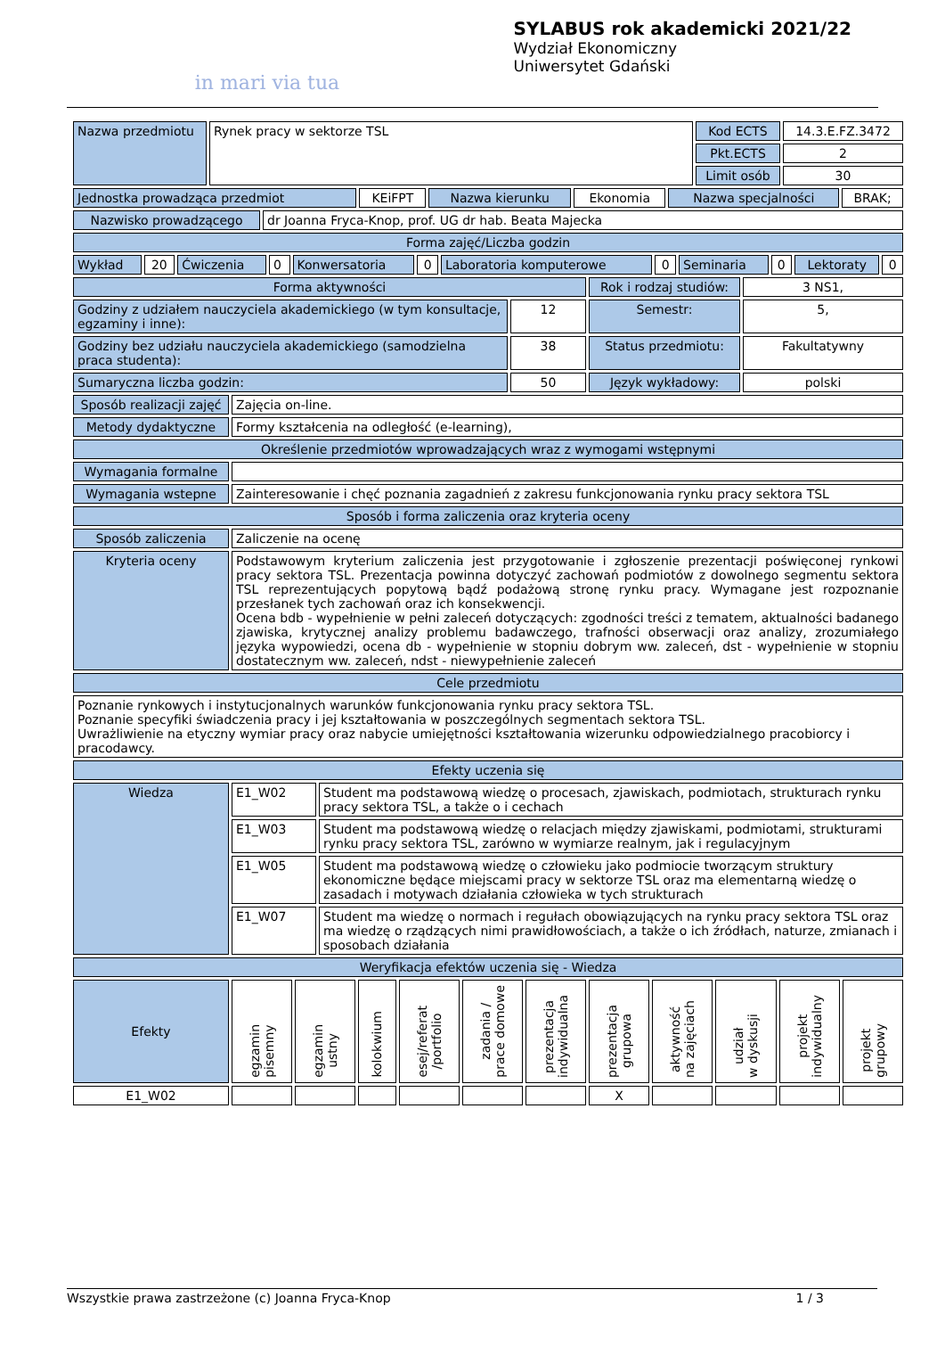in mari via tua
SYLABUS rok akademicki 2021/22
Wydział Ekonomiczny
Uniwersytet Gdański
| Nazwa przedmiotu | Rynek pracy w sektorze TSL | Kod ECTS | 14.3.E.FZ.3472 |
| | | Pkt.ECTS | 2 |
| | | Limit osób | 30 |
| Jednostka prowadząca przedmiot | KEiFPT | Nazwa kierunku | Ekonomia | Nazwa specjalności | BRAK; |
| Nazwisko prowadzącego | dr Joanna Fryca-Knop, prof. UG dr hab. Beata Majecka |
| Forma zajęć/Liczba godzin | |
| Wykład | 20 | Ćwiczenia | 0 | Konwersatoria | 0 | Laboratoria komputerowe | 0 | Seminaria | 0 | Lektoraty | 0 |
| Forma aktywności | | Rok i rodzaj studiów: | 3 NS1, |
| Godziny z udziałem nauczyciela akademickiego (w tym konsultacje, egzaminy i inne): | 12 | Semestr: | 5, |
| Godziny bez udziału nauczyciela akademickiego (samodzielna praca studenta): | 38 | Status przedmiotu: | Fakultatywny |
| Sumaryczna liczba godzin: | 50 | Język wykładowy: | polski |
| Sposób realizacji zajęć | Zajęcia on-line. |
| Metody dydaktyczne | Formy kształcenia na odległość (e-learning), |
| Określenie przedmiotów wprowadzających wraz z wymogami wstępnymi | |
| Wymagania formalne | |
| Wymagania wstepne | Zainteresowanie i chęć poznania zagadnień z zakresu funkcjonowania rynku pracy sektora TSL |
| Sposób i forma zaliczenia oraz kryteria oceny | |
| Sposób zaliczenia | Zaliczenie na ocenę |
| Kryteria oceny | Podstawowym kryterium zaliczenia jest przygotowanie i zgłoszenie prezentacji poświęconej rynkowi pracy sektora TSL. Prezentacja powinna dotyczyć zachowań podmiotów z dowolnego segmentu sektora TSL reprezentujących popytową bądź podażową stronę rynku pracy. Wymagane jest rozpoznanie przesłanek tych zachowań oraz ich konsekwencji. Ocena bdb - wypełnienie w pełni zaleceń dotyczących: zgodności treści z tematem, aktualności badanego zjawiska, krytycznej analizy problemu badawczego, trafności obserwacji oraz analizy, zrozumiałego języka wypowiedzi, ocena db - wypełnienie w stopniu dobrym ww. zaleceń, dst - wypełnienie w stopniu dostatecznym ww. zaleceń, ndst - niewypełnienie zaleceń |
| Cele przedmiotu | |
| Poznanie rynkowych i instytucjonalnych warunków funkcjonowania rynku pracy sektora TSL. Poznanie specyfiki świadczenia pracy i jej kształtowania w poszczególnych segmentach sektora TSL. Uwrażliwienie na etyczny wymiar pracy oraz nabycie umiejętności kształtowania wizerunku odpowiedzialnego pracobiorcy i pracodawcy. | |
| Efekty uczenia się | |
| Wiedza | E1_W02 | Student ma podstawową wiedzę o procesach, zjawiskach, podmiotach, strukturach rynku pracy sektora TSL, a także o i cechach |
| | E1_W03 | Student ma podstawową wiedzę o relacjach między zjawiskami, podmiotami, strukturami rynku pracy sektora TSL, zarówno w wymiarze realnym, jak i regulacyjnym |
| | E1_W05 | Student ma podstawową wiedzę o człowieku jako podmiocie tworzącym struktury ekonomiczne będące miejscami pracy w sektorze TSL oraz ma elementarną wiedzę o zasadach i motywach działania człowieka w tych strukturach |
| | E1_W07 | Student ma wiedzę o normach i regułach obowiązujących na rynku pracy sektora TSL oraz ma wiedzę o rządzących nimi prawidłowościach, a także o ich źródłach, naturze, zmianach i sposobach działania |
| Weryfikacja efektów uczenia się - Wiedza | | |
| Efekty | egzamin pisemny | egzamin ustny | kolokwium | esej/referat /portfolio | zadania / prace domowe | prezentacja indywidualna | prezentacja grupowa | aktywność na zajęciach | udział w dyskusji | projekt indywidualny | projekt grupowy |
| E1_W02 | | | | | | | X | | | | |
Wszystkie prawa zastrzeżone (c) Joanna Fryca-Knop 1 / 3